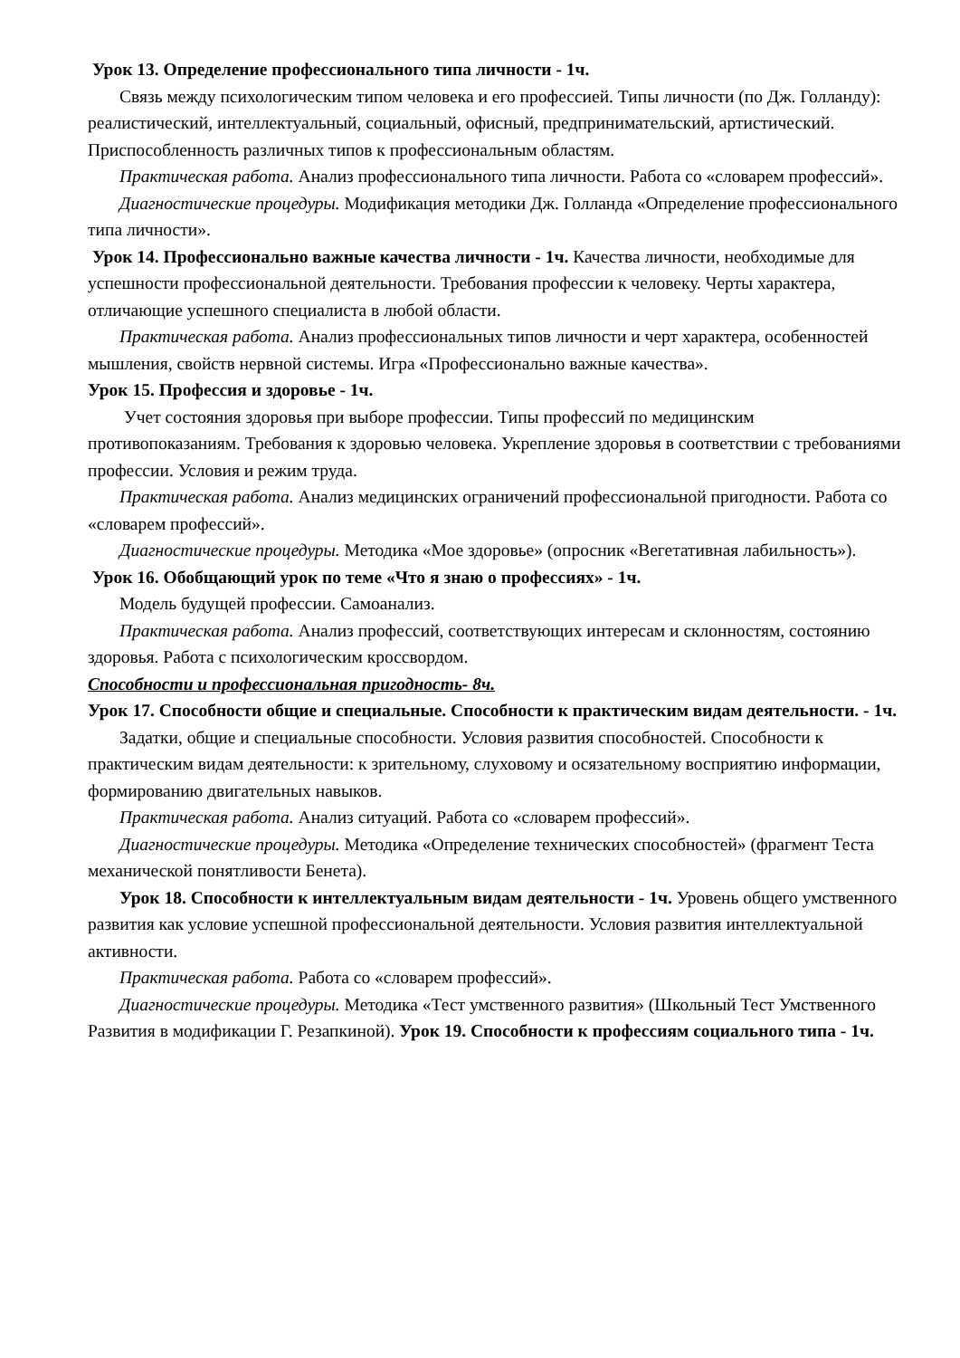Урок 13. Определение профессионального типа личности - 1ч.
Связь между психологическим типом человека и его профессией. Типы личности (по Дж. Голланду): реалистический, интеллектуальный, социальный, офисный, предпринимательский, артистический. Приспособленность различных типов к профессиональным областям.
Практическая работа. Анализ профессионального типа личности. Работа со «словарем профессий».
Диагностические процедуры. Модификация методики Дж. Голланда «Определение профессионального типа личности».
Урок 14. Профессионально важные качества личности - 1ч. Качества личности, необходимые для успешности профессиональной деятельности. Требования профессии к человеку. Черты характера, отличающие успешного специалиста в любой области.
Практическая работа. Анализ профессиональных типов личности и черт характера, особенностей мышления, свойств нервной системы. Игра «Профессионально важные качества».
Урок 15. Профессия и здоровье - 1ч.
Учет состояния здоровья при выборе профессии. Типы профессий по медицинским противопоказаниям. Требования к здоровью человека. Укрепление здоровья в соответствии с требованиями профессии. Условия и режим труда.
Практическая работа. Анализ медицинских ограничений профессиональной пригодности. Работа со «словарем профессий».
Диагностические процедуры. Методика «Мое здоровье» (опросник «Вегетативная лабильность»).
Урок 16. Обобщающий урок по теме «Что я знаю о профессиях» - 1ч.
Модель будущей профессии. Самоанализ.
Практическая работа. Анализ профессий, соответствующих интересам и склонностям, состоянию здоровья. Работа с психологическим кроссвордом.
Способности и профессиональная пригодность- 8ч.
Урок 17. Способности общие и специальные. Способности к практическим видам деятельности. - 1ч.
Задатки, общие и специальные способности. Условия развития способностей. Способности к практическим видам деятельности: к зрительному, слуховому и осязательному восприятию информации, формированию двигательных навыков.
Практическая работа. Анализ ситуаций. Работа со «словарем профессий».
Диагностические процедуры. Методика «Определение технических способностей» (фрагмент Теста механической понятливости Бенета).
Урок 18. Способности к интеллектуальным видам деятельности - 1ч. Уровень общего умственного развития как условие успешной профессиональной деятельности. Условия развития интеллектуальной активности.
Практическая работа. Работа со «словарем профессий».
Диагностические процедуры. Методика «Тест умственного развития» (Школьный Тест Умственного Развития в модификации Г. Резапкиной). Урок 19. Способности к профессиям социального типа - 1ч.